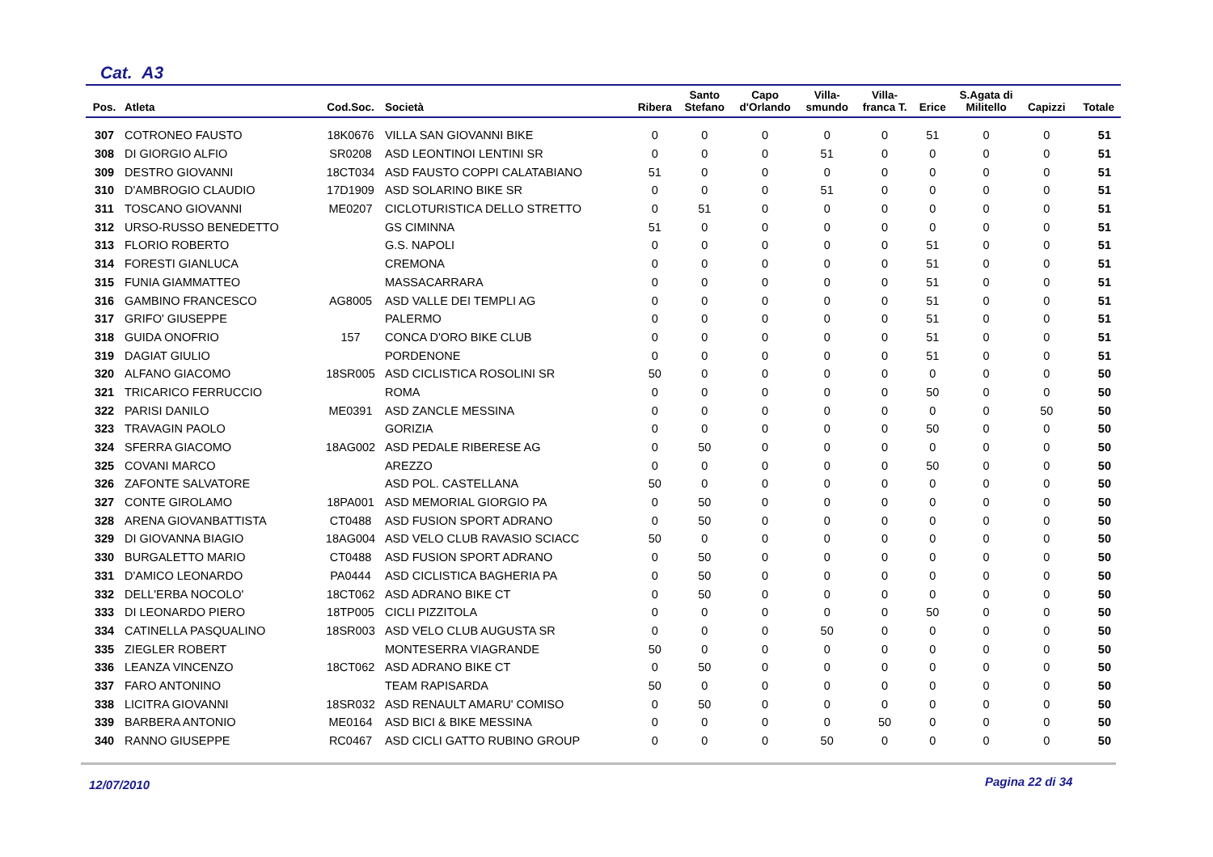Cat. A3
| Pos. | Atleta | Cod.Soc. | Società | Ribera | Santo Stefano | Capo d'Orlando | Villa- smundo | Villa- franca T. | Erice | S.Agata di Militello | Capizzi | Totale |
| --- | --- | --- | --- | --- | --- | --- | --- | --- | --- | --- | --- | --- |
| 307 | COTRONEO FAUSTO | 18K0676 | VILLA SAN GIOVANNI BIKE | 0 | 0 | 0 | 0 | 0 | 51 | 0 | 0 | 51 |
| 308 | DI GIORGIO ALFIO | SR0208 | ASD LEONTINOI LENTINI SR | 0 | 0 | 0 | 51 | 0 | 0 | 0 | 0 | 51 |
| 309 | DESTRO GIOVANNI | 18CT034 | ASD FAUSTO COPPI CALATABIANO | 51 | 0 | 0 | 0 | 0 | 0 | 0 | 0 | 51 |
| 310 | D'AMBROGIO CLAUDIO | 17D1909 | ASD SOLARINO BIKE SR | 0 | 0 | 0 | 51 | 0 | 0 | 0 | 0 | 51 |
| 311 | TOSCANO GIOVANNI | ME0207 | CICLOTURISTICA DELLO STRETTO | 0 | 51 | 0 | 0 | 0 | 0 | 0 | 0 | 51 |
| 312 | URSO-RUSSO BENEDETTO | | GS CIMINNA | 51 | 0 | 0 | 0 | 0 | 0 | 0 | 0 | 51 |
| 313 | FLORIO ROBERTO | | G.S. NAPOLI | 0 | 0 | 0 | 0 | 0 | 51 | 0 | 0 | 51 |
| 314 | FORESTI GIANLUCA | | CREMONA | 0 | 0 | 0 | 0 | 0 | 51 | 0 | 0 | 51 |
| 315 | FUNIA GIAMMATTEO | | MASSACARRARA | 0 | 0 | 0 | 0 | 0 | 51 | 0 | 0 | 51 |
| 316 | GAMBINO FRANCESCO | AG8005 | ASD VALLE DEI TEMPLI AG | 0 | 0 | 0 | 0 | 0 | 51 | 0 | 0 | 51 |
| 317 | GRIFO' GIUSEPPE | | PALERMO | 0 | 0 | 0 | 0 | 0 | 51 | 0 | 0 | 51 |
| 318 | GUIDA ONOFRIO | 157 | CONCA D'ORO BIKE CLUB | 0 | 0 | 0 | 0 | 0 | 51 | 0 | 0 | 51 |
| 319 | DAGIAT GIULIO | | PORDENONE | 0 | 0 | 0 | 0 | 0 | 51 | 0 | 0 | 51 |
| 320 | ALFANO GIACOMO | 18SR005 | ASD CICLISTICA ROSOLINI SR | 50 | 0 | 0 | 0 | 0 | 0 | 0 | 0 | 50 |
| 321 | TRICARICO FERRUCCIO | | ROMA | 0 | 0 | 0 | 0 | 0 | 50 | 0 | 0 | 50 |
| 322 | PARISI DANILO | ME0391 | ASD ZANCLE MESSINA | 0 | 0 | 0 | 0 | 0 | 0 | 0 | 50 | 50 |
| 323 | TRAVAGIN PAOLO | | GORIZIA | 0 | 0 | 0 | 0 | 0 | 50 | 0 | 0 | 50 |
| 324 | SFERRA GIACOMO | 18AG002 | ASD PEDALE RIBERESE AG | 0 | 50 | 0 | 0 | 0 | 0 | 0 | 0 | 50 |
| 325 | COVANI MARCO | | AREZZO | 0 | 0 | 0 | 0 | 0 | 50 | 0 | 0 | 50 |
| 326 | ZAFONTE SALVATORE | | ASD POL. CASTELLANA | 50 | 0 | 0 | 0 | 0 | 0 | 0 | 0 | 50 |
| 327 | CONTE GIROLAMO | 18PA001 | ASD MEMORIAL GIORGIO PA | 0 | 50 | 0 | 0 | 0 | 0 | 0 | 0 | 50 |
| 328 | ARENA GIOVANBATTISTA | CT0488 | ASD FUSION SPORT ADRANO | 0 | 50 | 0 | 0 | 0 | 0 | 0 | 0 | 50 |
| 329 | DI GIOVANNA BIAGIO | 18AG004 | ASD VELO CLUB RAVASIO SCIACC | 50 | 0 | 0 | 0 | 0 | 0 | 0 | 0 | 50 |
| 330 | BURGALETTO MARIO | CT0488 | ASD FUSION SPORT ADRANO | 0 | 50 | 0 | 0 | 0 | 0 | 0 | 0 | 50 |
| 331 | D'AMICO LEONARDO | PA0444 | ASD CICLISTICA BAGHERIA PA | 0 | 50 | 0 | 0 | 0 | 0 | 0 | 0 | 50 |
| 332 | DELL'ERBA NOCOLO' | 18CT062 | ASD ADRANO BIKE CT | 0 | 50 | 0 | 0 | 0 | 0 | 0 | 0 | 50 |
| 333 | DI LEONARDO PIERO | 18TP005 | CICLI PIZZITOLA | 0 | 0 | 0 | 0 | 0 | 50 | 0 | 0 | 50 |
| 334 | CATINELLA PASQUALINO | 18SR003 | ASD VELO CLUB AUGUSTA SR | 0 | 0 | 0 | 50 | 0 | 0 | 0 | 0 | 50 |
| 335 | ZIEGLER ROBERT | | MONTESERRA VIAGRANDE | 50 | 0 | 0 | 0 | 0 | 0 | 0 | 0 | 50 |
| 336 | LEANZA VINCENZO | 18CT062 | ASD ADRANO BIKE CT | 0 | 50 | 0 | 0 | 0 | 0 | 0 | 0 | 50 |
| 337 | FARO ANTONINO | | TEAM RAPISARDA | 50 | 0 | 0 | 0 | 0 | 0 | 0 | 0 | 50 |
| 338 | LICITRA GIOVANNI | 18SR032 | ASD RENAULT AMARU' COMISO | 0 | 50 | 0 | 0 | 0 | 0 | 0 | 0 | 50 |
| 339 | BARBERA ANTONIO | ME0164 | ASD BICI & BIKE MESSINA | 0 | 0 | 0 | 0 | 50 | 0 | 0 | 0 | 50 |
| 340 | RANNO GIUSEPPE | RC0467 | ASD CICLI GATTO RUBINO GROUP | 0 | 0 | 0 | 50 | 0 | 0 | 0 | 0 | 50 |
12/07/2010 Pagina 22 di 34